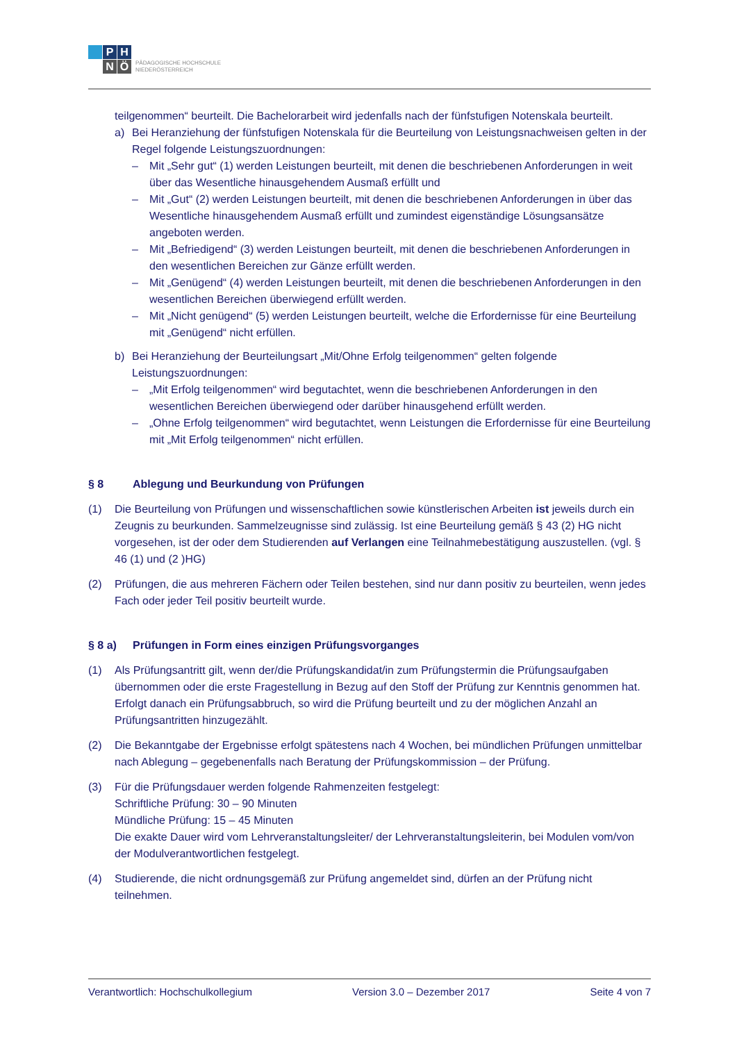P
H
N
Ö
PÄDAGOGISCHE HOCHSCHULE
NIEDERÖSTERREICH
teilgenommen“ beurteilt. Die Bachelorarbeit wird jedenfalls nach der fünfstufigen Notenskala beurteilt.
a) Bei Heranziehung der fünfstufigen Notenskala für die Beurteilung von Leistungsnachweisen gelten in der Regel folgende Leistungszuordnungen:
– Mit „Sehr gut“ (1) werden Leistungen beurteilt, mit denen die beschriebenen Anforderungen in weit über das Wesentliche hinausgehendem Ausmaß erfüllt und
– Mit „Gut“ (2) werden Leistungen beurteilt, mit denen die beschriebenen Anforderungen in über das Wesentliche hinausgehendem Ausmaß erfüllt und zumindest eigenständige Lösungsansätze angeboten werden.
– Mit „Befriedigend“ (3) werden Leistungen beurteilt, mit denen die beschriebenen Anforderungen in den wesentlichen Bereichen zur Gänze erfüllt werden.
– Mit „Genügend“ (4) werden Leistungen beurteilt, mit denen die beschriebenen Anforderungen in den wesentlichen Bereichen überwiegend erfüllt werden.
– Mit „Nicht genügend“ (5) werden Leistungen beurteilt, welche die Erfordernisse für eine Beurteilung mit „Genügend“ nicht erfüllen.
b) Bei Heranziehung der Beurteilungsart „Mit/Ohne Erfolg teilgenommen“ gelten folgende Leistungszuordnungen:
– „Mit Erfolg teilgenommen“ wird begutachtet, wenn die beschriebenen Anforderungen in den wesentlichen Bereichen überwiegend oder darüber hinausgehend erfüllt werden.
– „Ohne Erfolg teilgenommen“ wird begutachtet, wenn Leistungen die Erfordernisse für eine Beurteilung mit „Mit Erfolg teilgenommen“ nicht erfüllen.
§ 8 Ablegung und Beurkundung von Prüfungen
(1) Die Beurteilung von Prüfungen und wissenschaftlichen sowie künstlerischen Arbeiten ist jeweils durch ein Zeugnis zu beurkunden. Sammelzeugnisse sind zulässig. Ist eine Beurteilung gemäß § 43 (2) HG nicht vorgesehen, ist der oder dem Studierenden auf Verlangen eine Teilnahmebestätigung auszustellen. (vgl. § 46 (1) und (2 )HG)
(2) Prüfungen, die aus mehreren Fächern oder Teilen bestehen, sind nur dann positiv zu beurteilen, wenn jedes Fach oder jeder Teil positiv beurteilt wurde.
§ 8 a) Prüfungen in Form eines einzigen Prüfungsvorganges
(1) Als Prüfungsantritt gilt, wenn der/die Prüfungskandidat/in zum Prüfungstermin die Prüfungsaufgaben übernommen oder die erste Fragestellung in Bezug auf den Stoff der Prüfung zur Kenntnis genommen hat. Erfolgt danach ein Prüfungsabbruch, so wird die Prüfung beurteilt und zu der möglichen Anzahl an Prüfungsantritten hinzugezählt.
(2) Die Bekanntgabe der Ergebnisse erfolgt spätestens nach 4 Wochen, bei mündlichen Prüfungen unmittelbar nach Ablegung – gegebenenfalls nach Beratung der Prüfungskommission – der Prüfung.
(3) Für die Prüfungsdauer werden folgende Rahmenzeiten festgelegt:
Schriftliche Prüfung: 30 – 90 Minuten
Mündliche Prüfung: 15 – 45 Minuten
Die exakte Dauer wird vom Lehrveranstaltungsleiter/ der Lehrveranstaltungsleiterin, bei Modulen vom/von der Modulverantwortlichen festgelegt.
(4) Studierende, die nicht ordnungsgemäß zur Prüfung angemeldet sind, dürfen an der Prüfung nicht teilnehmen.
Verantwortlich: Hochschulkollegium Version 3.0 – Dezember 2017 Seite 4 von 7